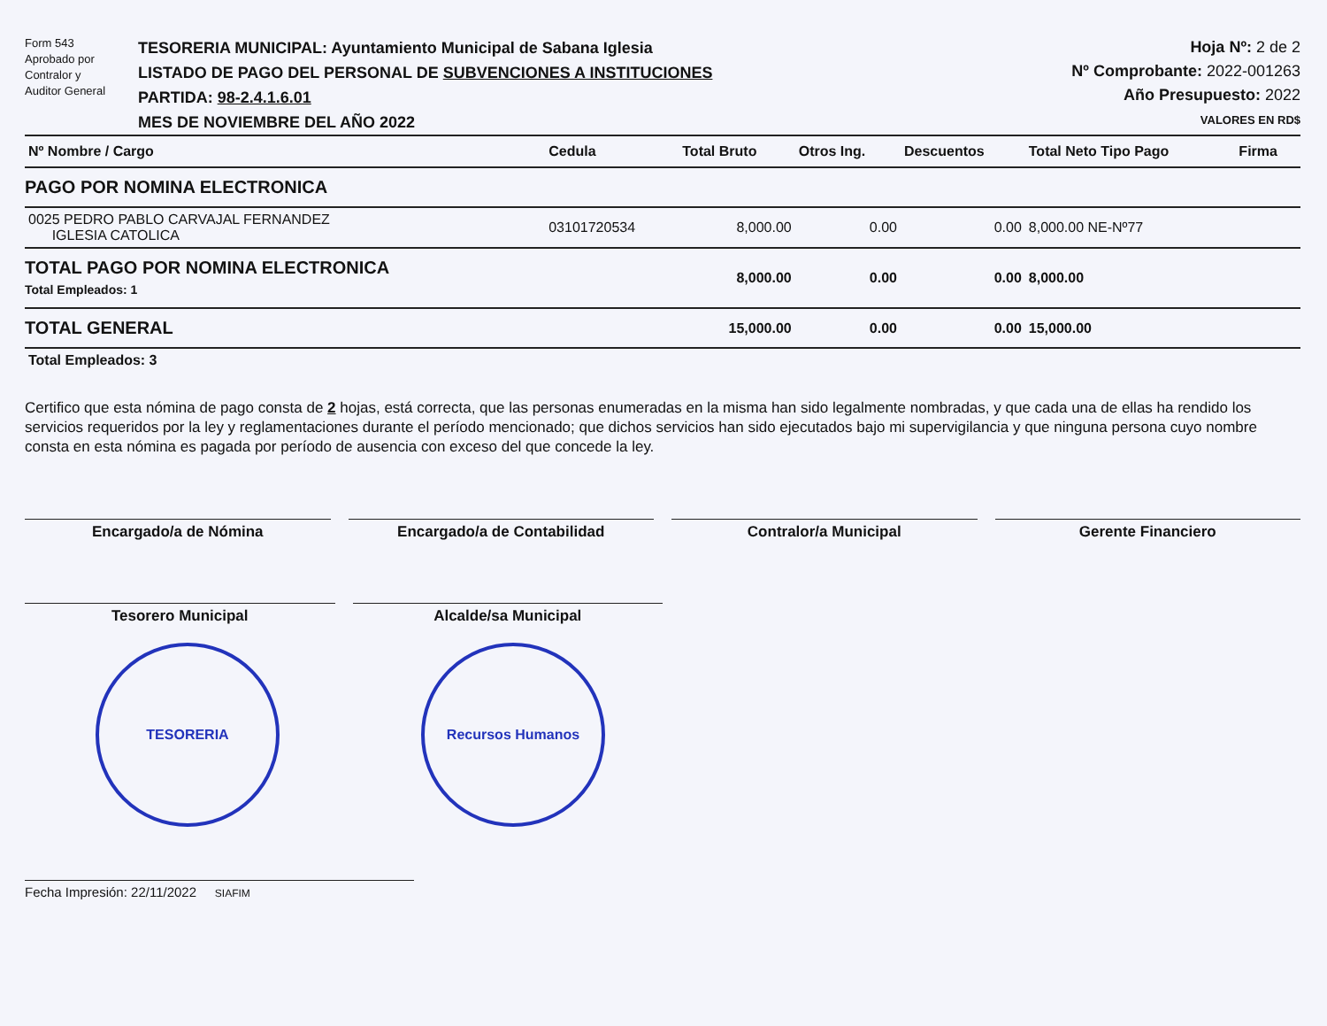Form 543
Aprobado por
Contralor y
Auditor General
TESORERIA MUNICIPAL: Ayuntamiento Municipal de Sabana Iglesia
LISTADO DE PAGO DEL PERSONAL DE SUBVENCIONES A INSTITUCIONES
PARTIDA: 98-2.4.1.6.01
MES DE NOVIEMBRE DEL AÑO 2022
Hoja Nº: 2 de 2
Nº Comprobante: 2022-001263
Año Presupuesto: 2022
VALORES EN RD$
| Nº Nombre / Cargo | Cedula | Total Bruto | Otros Ing. | Descuentos | Total Neto Tipo Pago | Firma |
| --- | --- | --- | --- | --- | --- | --- |
| PAGO POR NOMINA ELECTRONICA | | | | | | |
| 0025 PEDRO PABLO CARVAJAL FERNANDEZ IGLESIA CATOLICA | 03101720534 | 8,000.00 | 0.00 | 0.00 | 8,000.00 NE-Nº77 | |
| TOTAL PAGO POR NOMINA ELECTRONICA Total Empleados: 1 | | 8,000.00 | 0.00 | 0.00 | 8,000.00 | |
| TOTAL GENERAL | | 15,000.00 | 0.00 | 0.00 | 15,000.00 | |
| Total Empleados: 3 | | | | | | |
Certifico que esta nómina de pago consta de 2 hojas, está correcta, que las personas enumeradas en la misma han sido legalmente nombradas, y que cada una de ellas ha rendido los servicios requeridos por la ley y reglamentaciones durante el período mencionado; que dichos servicios han sido ejecutados bajo mi supervigilancia y que ninguna persona cuyo nombre consta en esta nómina es pagada por período de ausencia con exceso del que concede la ley.
Encargado/a de Nómina Encargado/a de Contabilidad Contralor/a Municipal Gerente Financiero
Tesorero Municipal Alcalde/sa Municipal
TESORERIA Recursos Humanos
Fecha Impresión: 22/11/2022 SIAFIM